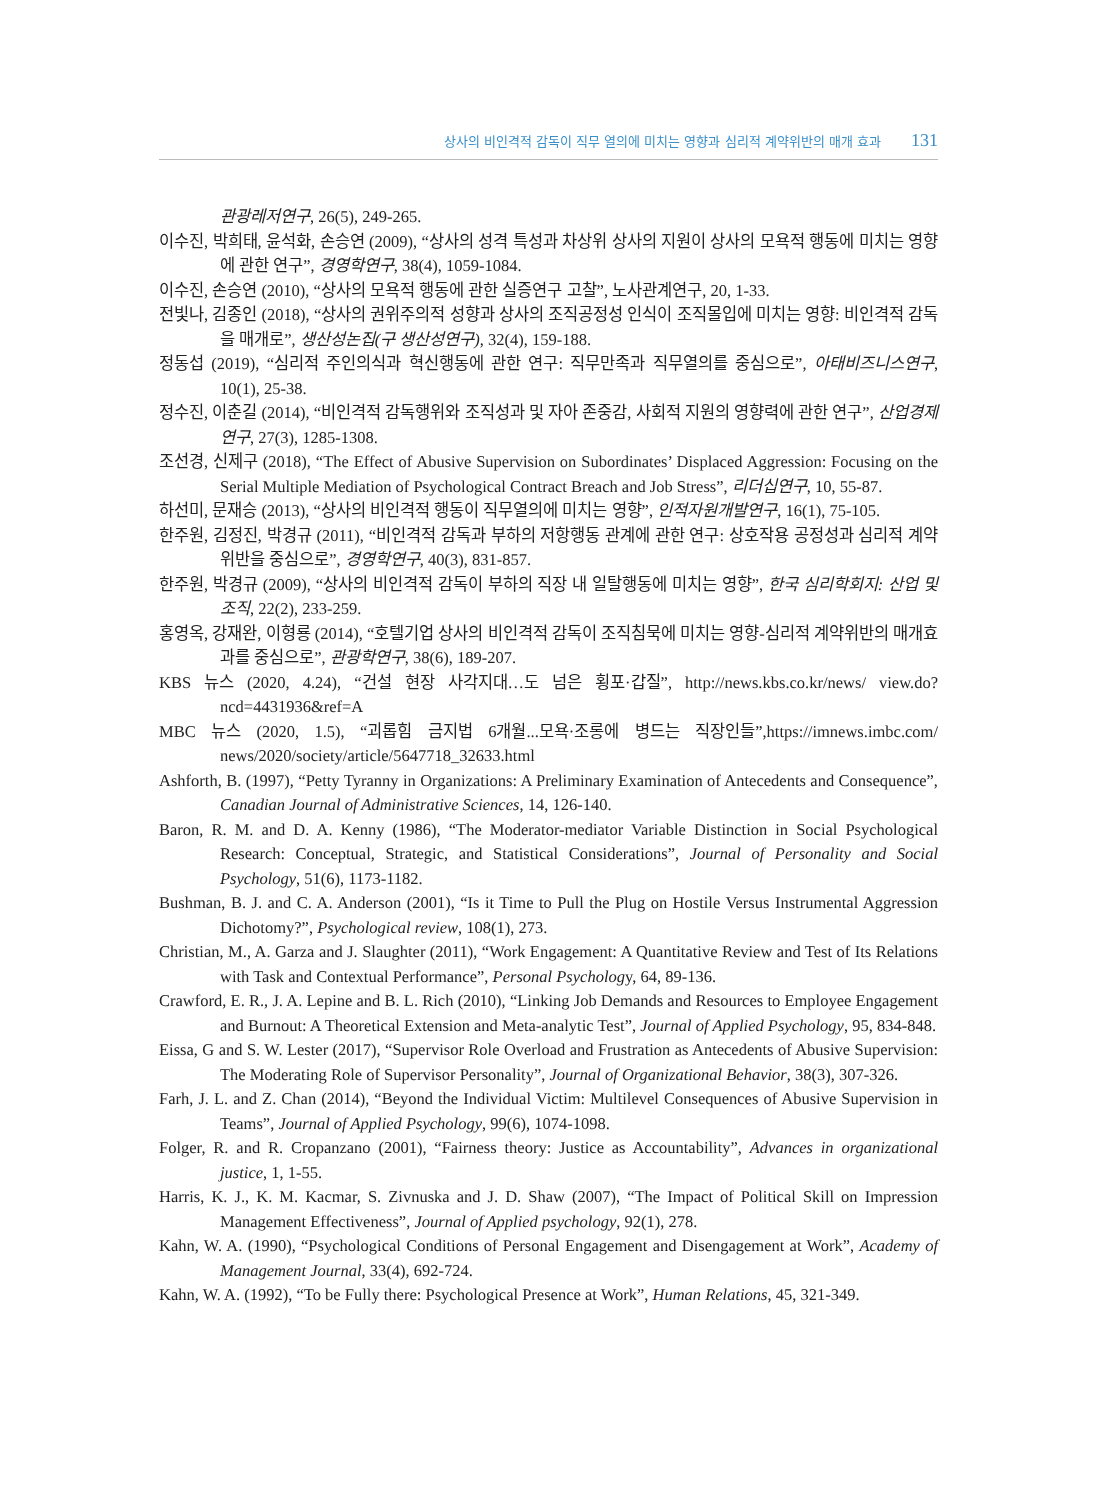상사의 비인격적 감독이 직무 열의에 미치는 영향과 심리적 계약위반의 매개 효과 131
관광레저연구, 26(5), 249-265.
이수진, 박희태, 윤석화, 손승연 (2009), “상사의 성격 특성과 차상위 상사의 지원이 상사의 모욕적 행동에 미치는 영향에 관한 연구”, 경영학연구, 38(4), 1059-1084.
이수진, 손승연 (2010), “상사의 모욕적 행동에 관한 실증연구 고찰”, 노사관계연구, 20, 1-33.
전빛나, 김종인 (2018), “상사의 권위주의적 성향과 상사의 조직공정성 인식이 조직몰입에 미치는 영향: 비인격적 감독을 매개로”, 생산성논집(구 생산성연구), 32(4), 159-188.
정동섭 (2019), “심리적 주인의식과 혁신행동에 관한 연구: 직무만족과 직무열의를 중심으로”, 아태비즈니스연구, 10(1), 25-38.
정수진, 이춘길 (2014), “비인격적 감독행위와 조직성과 및 자아 존중감, 사회적 지원의 영향력에 관한 연구”, 산업경제연구, 27(3), 1285-1308.
조선경, 신제구 (2018), “The Effect of Abusive Supervision on Subordinates’ Displaced Aggression: Focusing on the Serial Multiple Mediation of Psychological Contract Breach and Job Stress”, 리더십연구, 10, 55-87.
하선미, 문재승 (2013), “상사의 비인격적 행동이 직무열의에 미치는 영향”, 인적자원개발연구, 16(1), 75-105.
한주원, 김정진, 박경규 (2011), “비인격적 감독과 부하의 저항행동 관계에 관한 연구: 상호작용 공정성과 심리적 계약위반을 중심으로”, 경영학연구, 40(3), 831-857.
한주원, 박경규 (2009), “상사의 비인격적 감독이 부하의 직장 내 일탈행동에 미치는 영향”, 한국 심리학회지: 산업 및 조직, 22(2), 233-259.
홍영옥, 강재완, 이형룡 (2014), “호텔기업 상사의 비인격적 감독이 조직침묵에 미치는 영향-심리적 계약위반의 매개효과를 중심으로”, 관광학연구, 38(6), 189-207.
KBS 뉴스 (2020, 4.24), “건설 현장 사각지대…도 넘은 횡포·갑질”, http://news.kbs.co.kr/news/ view.do?ncd=4431936&ref=A
MBC 뉴스 (2020, 1.5), “괴롭힘 금지법 6개월...모욕·조롱에 병드는 직장인들”,https://imnews.imbc.com/ news/2020/society/article/5647718_32633.html
Ashforth, B. (1997), “Petty Tyranny in Organizations: A Preliminary Examination of Antecedents and Consequence”, Canadian Journal of Administrative Sciences, 14, 126-140.
Baron, R. M. and D. A. Kenny (1986), “The Moderator-mediator Variable Distinction in Social Psychological Research: Conceptual, Strategic, and Statistical Considerations”, Journal of Personality and Social Psychology, 51(6), 1173-1182.
Bushman, B. J. and C. A. Anderson (2001), “Is it Time to Pull the Plug on Hostile Versus Instrumental Aggression Dichotomy?”, Psychological review, 108(1), 273.
Christian, M., A. Garza and J. Slaughter (2011), “Work Engagement: A Quantitative Review and Test of Its Relations with Task and Contextual Performance”, Personal Psychology, 64, 89-136.
Crawford, E. R., J. A. Lepine and B. L. Rich (2010), “Linking Job Demands and Resources to Employee Engagement and Burnout: A Theoretical Extension and Meta-analytic Test”, Journal of Applied Psychology, 95, 834-848.
Eissa, G and S. W. Lester (2017), “Supervisor Role Overload and Frustration as Antecedents of Abusive Supervision: The Moderating Role of Supervisor Personality”, Journal of Organizational Behavior, 38(3), 307-326.
Farh, J. L. and Z. Chan (2014), “Beyond the Individual Victim: Multilevel Consequences of Abusive Supervision in Teams”, Journal of Applied Psychology, 99(6), 1074-1098.
Folger, R. and R. Cropanzano (2001), “Fairness theory: Justice as Accountability”, Advances in organizational justice, 1, 1-55.
Harris, K. J., K. M. Kacmar, S. Zivnuska and J. D. Shaw (2007), “The Impact of Political Skill on Impression Management Effectiveness”, Journal of Applied psychology, 92(1), 278.
Kahn, W. A. (1990), “Psychological Conditions of Personal Engagement and Disengagement at Work”, Academy of Management Journal, 33(4), 692-724.
Kahn, W. A. (1992), “To be Fully there: Psychological Presence at Work”, Human Relations, 45, 321-349.